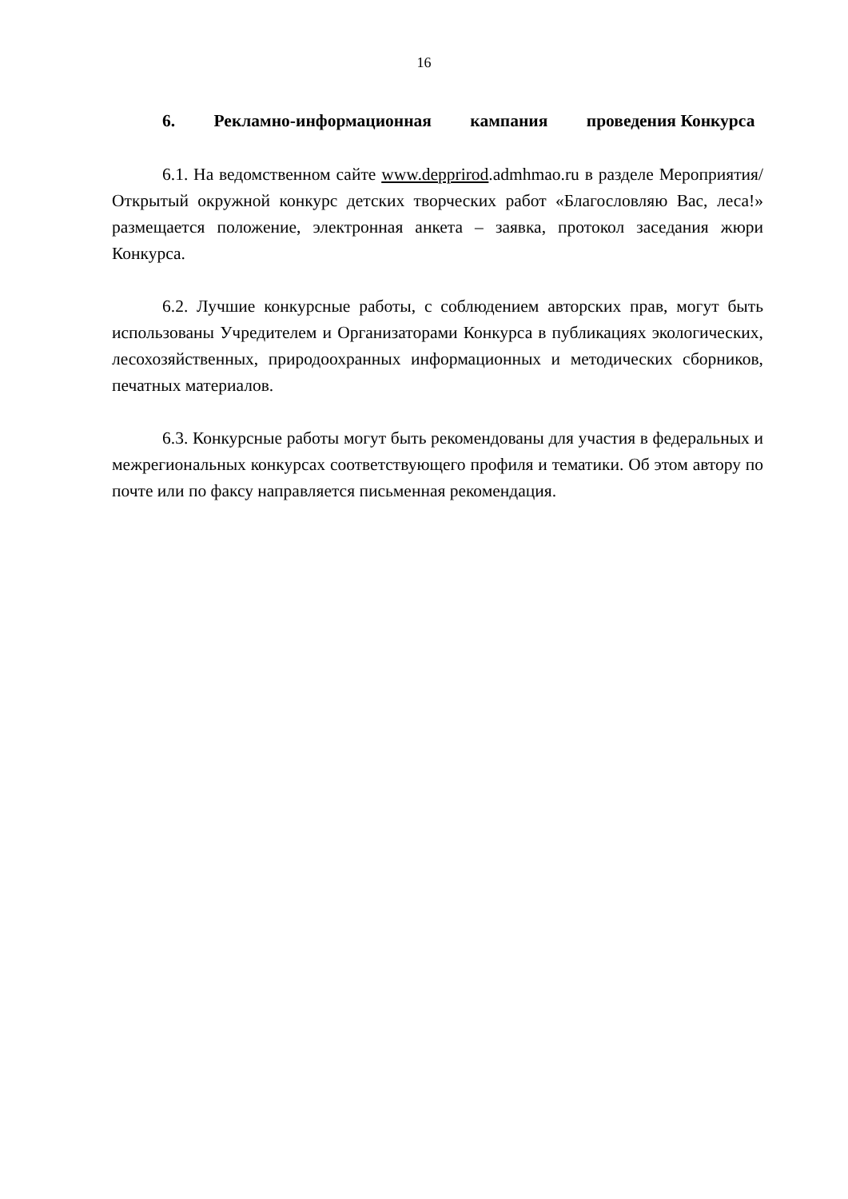16
6. Рекламно-информационная кампания проведения Конкурса
6.1. На ведомственном сайте www.depprirod.admhmao.ru в разделе Мероприятия/ Открытый окружной конкурс детских творческих работ «Благословляю Вас, леса!» размещается положение, электронная анкета – заявка, протокол заседания жюри Конкурса.
6.2. Лучшие конкурсные работы, с соблюдением авторских прав, могут быть использованы Учредителем и Организаторами Конкурса в публикациях экологических, лесохозяйственных, природоохранных информационных и методических сборников, печатных материалов.
6.3. Конкурсные работы могут быть рекомендованы для участия в федеральных и межрегиональных конкурсах соответствующего профиля и тематики. Об этом автору по почте или по факсу направляется письменная рекомендация.